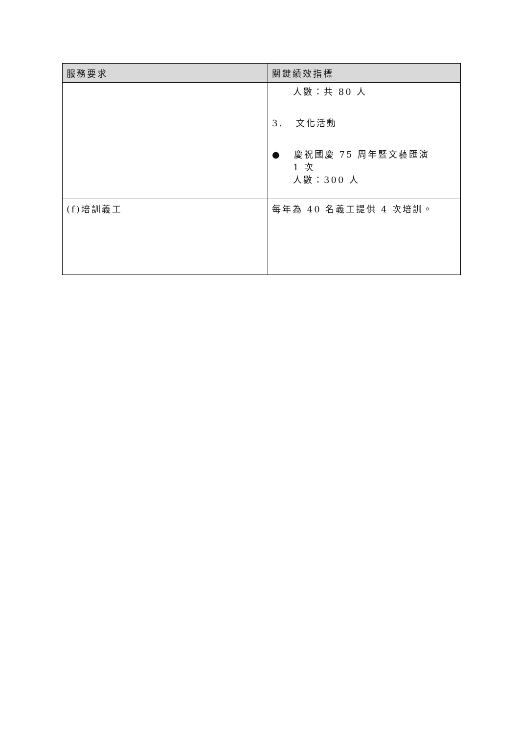| 服務要求 | 關鍵績效指標 |
| --- | --- |
| | 人數：共 80 人 3. 文化活動 ● 慶祝國慶 75 周年暨文藝匯演 1 次 人數：300 人 |
| (f)培訓義工 | 每年為 40 名義工提供 4 次培訓。 |